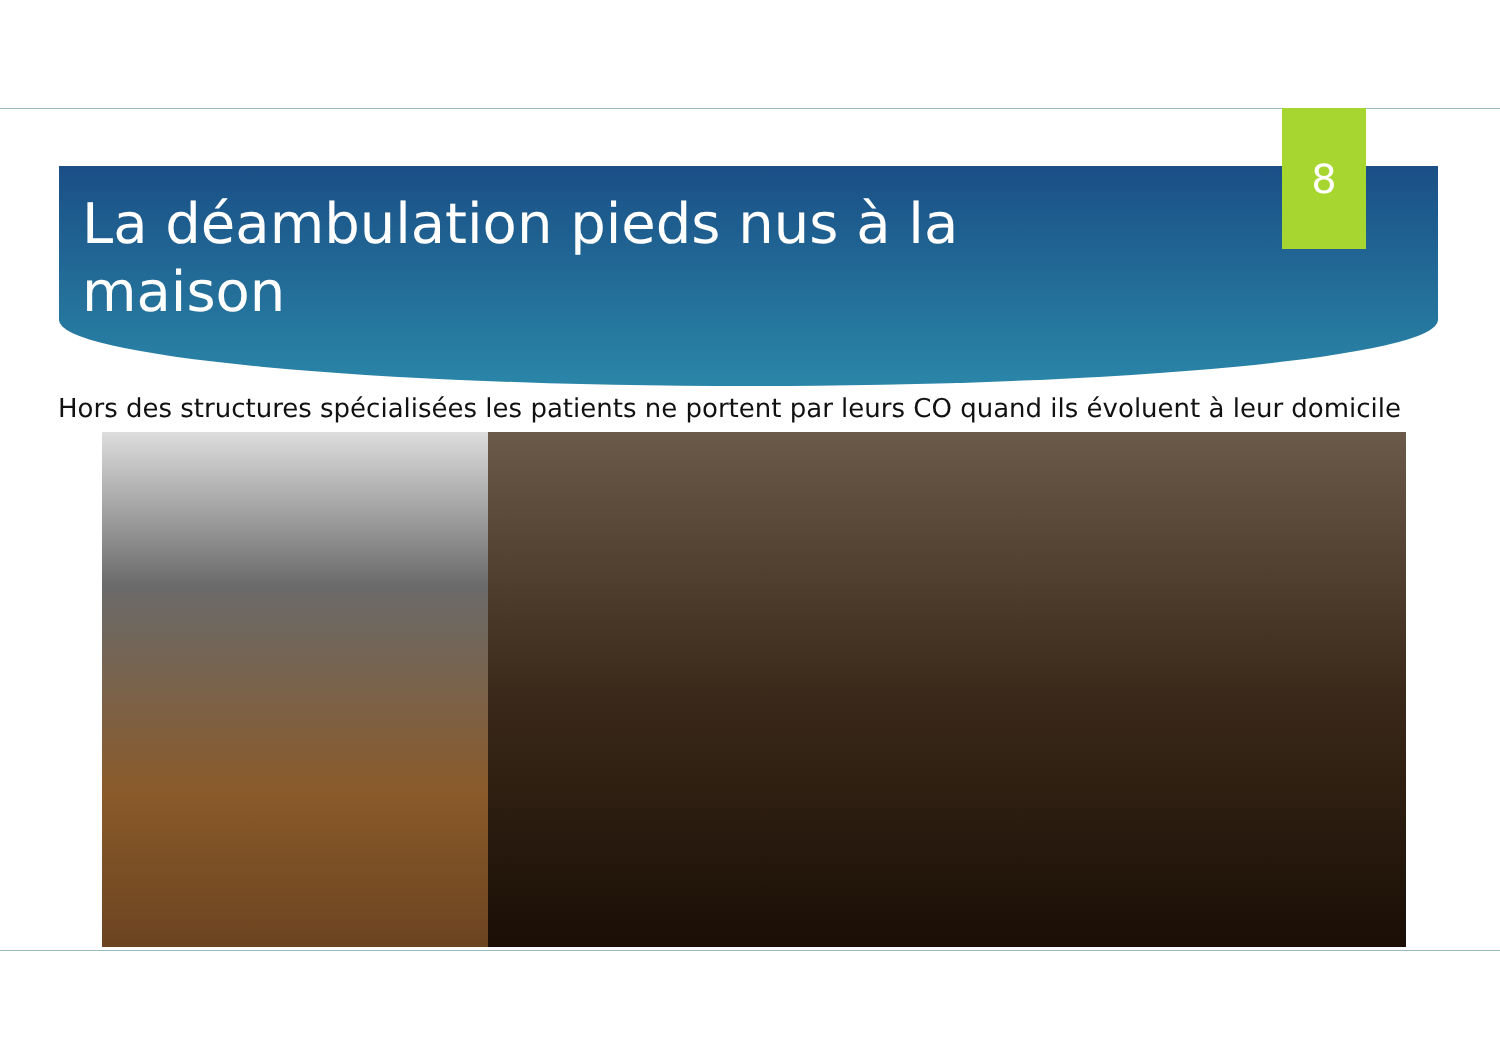8
La déambulation pieds nus à la maison
Hors des structures spécialisées les patients ne portent par leurs CO quand ils évoluent à leur domicile